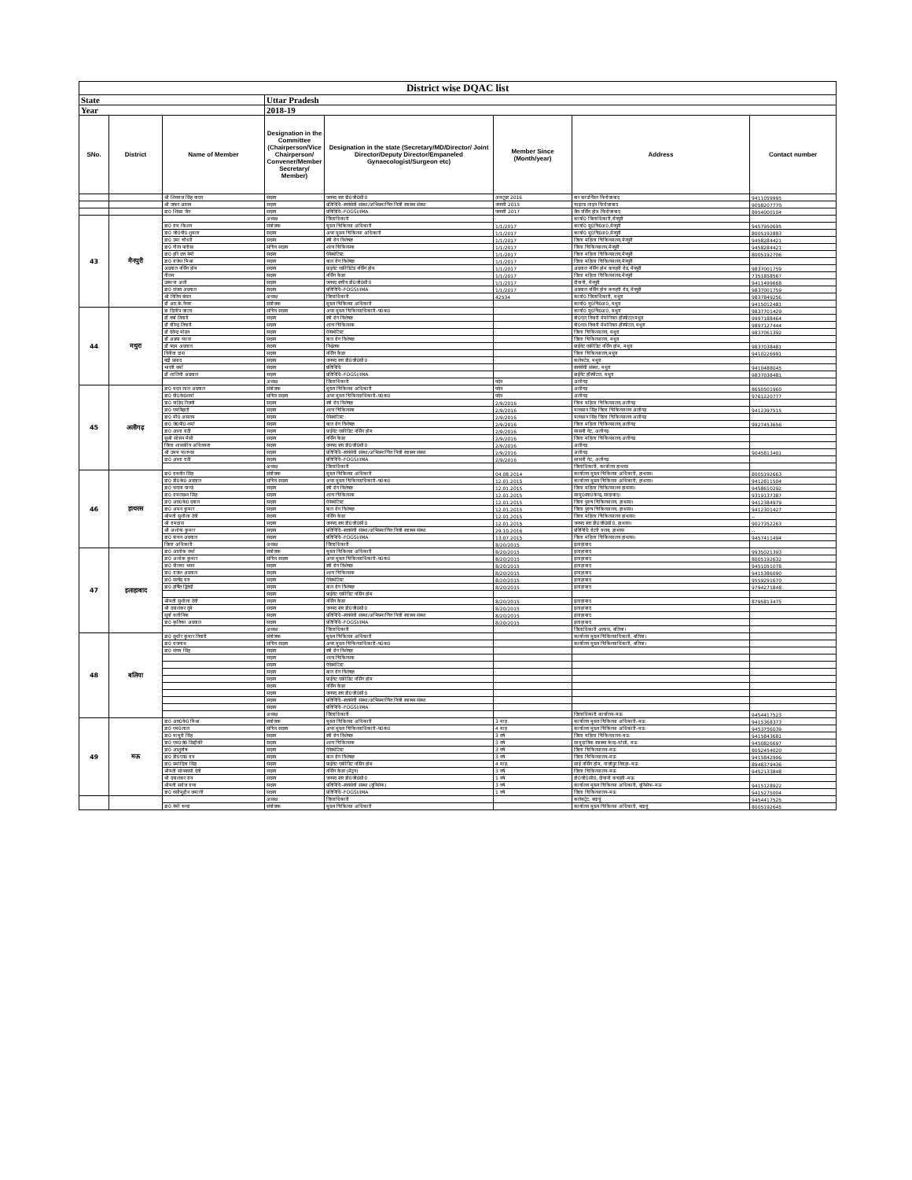| District wise DQAC list | | | | | | | |
| State | | | Uttar Pradesh | | | | |
| Year | | | 2018-19 | | | | |
| SNo. | District | Name of Member | Designation in the Committee (Chairperson/Vice Chairperson/ Convener/Member Secretary/ Member) | Designation in the state (Secretary/MD/Director/ Joint Director/Deputy Director/Empaneled Gynaecologist/Surgeon etc) | Member Since (Month/year) | Address | Contact number |
| | | श्री शिवराज सिंह यादव | सदस्य | जनपद स्तर डी0जी0सी0 | अक्टूबर 2016 | बार काउन्सिल फिरोजाबाद | 9411059995 |
| | | श्री जफर आलम | सदस्य | प्रतिनिधि–स्वयंसेवी संस्था/अभिप्रमाणित निजी स्वास्थ्य संस्था | जनवरी 2015 | चाइल्ड लाइन फिरोजाबाद | 9058207770 |
| | | डा0 शिखा जैन | सदस्य | प्रतिनिधि–FOGSI/IMA | जनवरी 2017 | जैन नर्सिंग होम फिरोजाबाद | 8954000104 |
| 43 | मैनपुरी | | अध्यक्ष | जिलाधिकारी | | कार्या0 जिलाधिकारी,मैनपुरी | |
| | | डा0 राम किशन | संयोजक | मुख्य चिकित्सा अधिकारी | 1/1/2017 | कार्या0 मु0चि0अ0,मैनपुरी | 9457950695 |
| | | डा0 जी0पी0 शुक्ला | सदस्य | अपर मुख्य चिकित्सा अधिकारी | 1/1/2017 | कार्या0 मु0चि0अ0,मैनपुरी | 8005192883 |
| | | डा0 उमा चौधरी | सदस्य | स्त्री रोग विशेषज्ञ | 1/1/2017 | जिला महिला चिकित्सालय,मैनपुरी | 9458284421 |
| | | डा0 गौरव पारीख | सचिव सदस्य | शल्य चिकित्सक | 1/1/2017 | जिला चिकित्सालय,मैनपुरी | 9458284421 |
| | | डा0 हरि दत्त नेमी | सदस्य | ऐनेस्थेटिस्ट | 1/1/2017 | जिला महिला चिकित्सालय,मैनपुरी | 8005192706 |
| | | डा0 राजेश मिश्रा | सदस्य | बाल रोग विशेषज्ञ | 1/1/2017 | जिला महिला चिकित्सालय,मैनपुरी | |
| | | अग्रवाल नर्सिंग होम | सदस्य | प्राइवेट एक्रीडिटेड नर्सिंग होम | 1/1/2017 | अग्रवाल नर्सिंग होम कचहरी रोड, मैनपुरी | 9837001759 |
| | | नीलम | सदस्य | नर्सिंग कैडर | 1/1/2017 | जिला महिला चिकित्सालय,मैनपुरी | 7351858567 |
| | | उस्माना अली | सदस्य | जनपद स्तरीय डी0जी0सी0 | 1/1/2017 | दीवानी, मैनपुरी | 9411499668 |
| | | डा0 संजय अग्रवाल | सदस्य | प्रतिनिधि–FOGSI/IMA | 1/1/2017 | अग्रवाल नर्सिंग होम कचहरी रोड, मैनपुरी | 9837001759 |
| | | श्री नितिन बंसल | अध्यक्ष | जिलाधिकारी | 42534 | कार्या0 जिलाधिकारी, मथुरा | 9837849256 |
| | | डॉ आर.के.नैय्यर | संयोजक | मुख्य चिकित्सा अधिकारी | | कार्या0 मु0चि0अ0, मथुरा | 9415012481 |
| 44 | मथुरा | डा दिलीप जाटव | सचिव सदस्य | अपर मुख्य चिकित्साधिकारी–प0क0 | | कार्या0 मु0चि0अ0, मथुरा | 9837701429 |
| | | डॉ वर्षा तिवारी | सदस्य | स्त्री रोग विशेषज्ञ | | बी0एल तिवारी मैमोरियल हॉस्पीटल मथुरा | 9997188464 |
| | | डॉ वीरेन्द्र तिवारी | सदस्य | शल्य चिकित्सक | | बी0एल तिवारी मैमोरियल हॉस्पीटल, मथुरा | 9897127444 |
| | | डॉ देवेन्द्र मोहन | सदस्य | ऐनेस्थेटिस्ट | | जिला चिकित्सालय, मथुरा | 9837061392 |
| | | डॉ अन्नपा व्यास | सदस्य | बाल रोग विशेषज्ञ | | जिला चिकित्सालय, मथुरा | |
| | | डॉ पदम अग्रवाल | सदस्य | निश्चेतक | | प्राईवेट एक्रीडिट नर्सिंग होम, मथुरा | 9837038481 |
| | | विनीता दास | सदस्य | नर्सिंग कैडर | | जिला चिकित्सालय,मथुरा | 9410226991 |
| | | बद्री प्रसाद | सदस्य | जनपद स्तर डी0जी0सी0 | | कलेक्टेड, मथुरा | |
| | | भारती वर्मा | सदस्य | प्रतिनिधि | | स्वयंसेवी संस्था, मथुरा | 9410488045 |
| | | डॉ शालिनी अग्रवाल | सदस्य | प्रतिनिधि–FOGSI/IMA | | प्राईवेट हॉस्पीटल, मथुरा | 9837038481 |
| | | | अध्यक्ष | जिलाधिकारी | पदेन | अलीगढ़ | |
| 45 | अलीगढ़ | डा0 मदन लाल अग्रवाल | संयोजक | मुख्य चिकित्सा अधिकारी | पदेन | अलीगढ़ | 8650501960 |
| | | डा0 पी0के0शर्मा | सचिव सदस्य | अपर मुख्य चिकित्साधिकारी–प0क0 | पदेन | अलीगढ़ | 9761220777 |
| | | डा0 नाहिद रिजवी | सदस्य | स्त्री रोग विशेषज्ञ | 2/9/2016 | जिला महिला चिकित्सालय,अलीगढ़ | |
| | | डा0 एमबिहारी | सदस्य | शल्य चिकित्सक | 2/9/2016 | मलखान सिंह जिला चिकित्सालय अलीगढ़ | 9412397515 |
| | | डा0 मी0 असलम | सदस्य | ऐनेस्थेटिस्ट | 2/9/2016 | मलखान सिंह जिला चिकित्सालय अलीगढ़ | |
| | | डा0 जे0पी0 शर्मा | सदस्य | बाल रोग विशेषज्ञ | 2/9/2016 | जिला महिला चिकित्सालय,अलीगढ़ | 9927453656 |
| | | डा0 आशा राठी | सदस्य | प्राईवेट एक्रीडिट नर्सिंग होम | 2/9/2016 | सासनी गेट, अलीगढ़ | |
| | | सुश्री सोसन मैसी | सदस्य | नर्सिंग कैडर | 2/9/2016 | जिला महिला चिकित्सालय,अलीगढ़ | |
| | | जिला शासकीय अधिवक्ता | सदस्य | जनपद स्तर डी0जी0सी0 | 2/9/2016 | अलीगढ़ | |
| | | श्री उमम फारूख | सदस्य | प्रतिनिधि–स्वयंसेवी संस्था/अभिप्रमाणित निजी स्वास्थ्य संस्था | 2/9/2016 | अलीगढ़ | 9045813401 |
| | | डा0 आशा राठी | सदस्य | प्रतिनिधि–FOGSI/IMA | 2/9/2016 | सासनी गेट, अलीगढ़ | |
| | | | अध्यक्ष | जिलाधिकारी | | जिलाधिकारी, कार्यालय हाथरस | |
| 46 | हाथरस | डा0 रामवीर सिंह | संयोजक | मुख्य चिकित्सा अधिकारी | 04.08.2014 | कार्यालय मुख्य चिकित्सा अधिकारी, हाथरस। | 8005192663 |
| | | डा0 डी0के0 अग्रवाल | सचिव सदस्य | अपर मुख्य चिकित्साधिकारी–प0क0 | 12.01.2015 | कार्यालय मुख्य चिकित्सा अधिकारी, हाथरस। | 9412811504 |
| | | डा0 वन्दना पाण्डे | सदस्य | स्त्री रोग विशेषज्ञ | 12.01.2015 | जिला महिला चिकित्सालय हाथरस। | 9458610292 |
| | | डा0 रामलखन सिंह | सदस्य | शल्य चिकित्सक | 12.01.2015 | सामु0स्वा0केन्द्र, सादाबाद। | 9319137387 |
| | | डा0 आर0के0 दयाल | सदस्य | ऐनेस्थेटिस्ट | 12.01.2015 | जिला पुरुष चिकित्सालय, हाथरस। | 9412384979 |
| | | डा0 अमन कुमार | सदस्य | बाल रोग विशेषज्ञ | 12.01.2015 | जिला पुरुष चिकित्सालय, हाथरस। | 9412301427 |
| | | श्रीमती सुशीला देवी | सदस्य | नर्सिंग कैडर | 12.01.2015 | जिला महिला चिकित्सालय हाथरस। | -- |
| | | श्री रामदास | सदस्य | जनपद स्तर डी0जी0सी0 | 12.01.2015 | जनपद स्तर डी0जी0सी0, हाथरस। | 9027352263 |
| | | श्री अशोक कुमार | सदस्य | प्रतिनिधि–स्वयंसेवी संस्था/अभिप्रमाणित निजी स्वास्थ्य संस्था | 29.10.2016 | प्रतिनिधि रोटरी क्लब, हाथरस | -- |
| | | डा0 कंचन अग्रवाल | सदस्य | प्रतिनिधि–FOGSI/IMA | 13.07.2015 | जिला महिला चिकित्सालय हाथरस। | 9457411494 |
| | | जिला अधिकारी | अध्यक्ष | जिलाधिकारी | 8/20/2015 | इलाहाबाद | |
| 47 | इलाहाबाद | डा0 आलोक वर्मा | संयोजक | मुख्य चिकित्सा अधिकारी | 8/20/2015 | इलाहाबाद | 9935021393 |
| | | डा0 अशोक कुमार | सचिव सदस्य | अपर मुख्य चिकित्साधिकारी–प0क0 | 8/20/2015 | इलाहाबाद | 8005192632 |
| | | डा0 नीलमा भवन | सदस्य | स्त्री रोग विशेषज्ञ | 8/20/2015 | इलाहाबाद | 9451051078 |
| | | डा0 राजेश अग्रवाल | सदस्य | शल्य चिकित्सक | 8/20/2015 | इलाहाबाद | 9415386090 |
| | | डा0 सत्येंद्र राय | सदस्य | ऐनेस्थेटिस्ट | 8/20/2015 | इलाहाबाद | 9559291670 |
| | | डा0 हर्षित द्विवेदी | सदस्य | बाल रोग विशेषज्ञ | 8/20/2015 | इलाहाबाद | 9794271848 |
| | | | सदस्य | प्राईवेट एक्रीडिट नर्सिंग होम | | | |
| | | श्रीमती सुशीला देवी | सदस्य | नर्सिंग कैडर | 8/20/2015 | इलाहाबाद | 8795813475 |
| | | श्री दयाशंकर दुबे | सदस्य | जनपद स्तर डी0जी0सी0 | 8/20/2015 | इलाहाबाद | |
| | | सूर्या क्लीनिक | सदस्य | प्रतिनिधि–स्वयंसेवी संस्था/अभिप्रमाणित निजी स्वास्थ्य संस्था | 8/20/2015 | इलाहाबाद | |
| | | डा0 कृतिका अग्रवाल | सदस्य | प्रतिनिधि–FOGSI/IMA | 8/20/2015 | इलाहाबाद | |
| | | | अध्यक्ष | जिलाधिकारी | | जिलाधिकारी आवास, बलिया। | |
| 48 | बलिया | डा0 सुधीर कुमार तिवारी | संयोजक | मुख्य चिकित्सा अधिकारी | | कार्यालय मुख्य चिकित्साधिकारी, बलिया। | |
| | | डा0 राजनाथ | सचिव सदस्य | अपर मुख्य चिकित्साधिकारी–प0क0 | | कार्यालय मुख्य चिकित्साधिकारी, बलिया। | |
| | | डा0 संगम सिंह | सदस्य | स्त्री रोग विशेषज्ञ | | | |
| | | | सदस्य | शल्य चिकित्सक | | | |
| | | | सदस्य | ऐनेस्थेटिस्ट | | | |
| | | | सदस्य | बाल रोग विशेषज्ञ | | | |
| | | | सदस्य | प्राईवेट एक्रीडिट नर्सिंग होम | | | |
| | | | सदस्य | नर्सिंग कैडर | | | |
| | | | सदस्य | जनपद स्तर डी0जी0सी0 | | | |
| | | | सदस्य | प्रतिनिधि–स्वयंसेवी संस्था/अभिप्रमाणित निजी स्वास्थ्य संस्था | | | |
| | | | सदस्य | प्रतिनिधि–FOGSI/IMA | | | |
| | | | अध्यक्ष | जिलाधिकारी | | जिलाधिकारी कार्यालय–मऊ | 9454417523 |
| 49 | मऊ | डा0 आर0के0 मिश्रा | संयोजक | मुख्य चिकित्सा अधिकारी | 3 माह | कार्यालय मुख्य चिकित्सा अधिकारी–मऊ | 9415368373 |
| | | डा0 एम0लाल | सचिव सदस्य | अपर मुख्य चिकित्साधिकारी–प0क0 | 4 माह | कार्यालय मुख्य चिकित्सा अधिकारी–मऊ | 9453756039 |
| | | डा0 मामुरी सिंह | सदस्य | स्त्री रोग विशेषज्ञ | 3 वर्ष | जिला महिला चिकित्सालय–मऊ | 9415843681 |
| | | डा0 एम0जे0 सिद्दीकी | सदस्य | शल्य चिकित्सक | 3 वर्ष | सामुदायिक स्वास्थ्य केन्द्र–घोसी, मऊ | 9450826697 |
| | | डा0 आशुतोष | सदस्य | ऐनेस्थेटिस्ट | 3 वर्ष | जिला चिकित्सालय–मऊ | 8052454020 |
| | | डा0 डी0एन0 राय | सदस्य | बाल रोग विशेषज्ञ | 3 वर्ष | जिला चिकित्सालय–मऊ | 9415842996 |
| | | डा0 प्रमोदिता सिंह | सदस्य | प्राईवेट एक्रीडिट नर्सिंग होम | 4 माह | साई नर्सिंग होम, गाजीपुर तिराहा–मऊ | 8948379436 |
| | | श्रीमती सोनबरसी देवी | सदस्य | नर्सिंग कैडर (मैट्रन) | 3 वर्ष | जिला चिकित्सालय–मऊ | 9452133848 |
| | | श्री दयाशंकर राय | सदस्य | जनपद स्तर डी0जी0सी0 | 1 वर्ष | डी0जी0सी0, दीवानी कचहरी–मऊ | |
| | | श्रीमती सरोज राणा | सदस्य | प्रतिनिधि–स्वयंसेवी संस्था (यूनिसेफ) | 3 वर्ष | कार्यालय मुख्य चिकित्सा अधिकारी, यूनिसेफ–मऊ | 9415128922 |
| | | डा0 वसीमुद्दीन जमाली | सदस्य | प्रतिनिधि–FOGSI/IMA | 1 वर्ष | जिला चिकित्सालय–मऊ | 9415275004 |
| | | | अध्यक्ष | जिलाधिकारी | | कलेक्ट्रेट, बदायूं | 9454417525 |
| | | डा0 नेमी चन्दा | संयोजक | मुख्य चिकित्सा अधिकारी | | कार्यालय मुख्य चिकित्सा अधिकारी, बदायूं | 8005192645 |